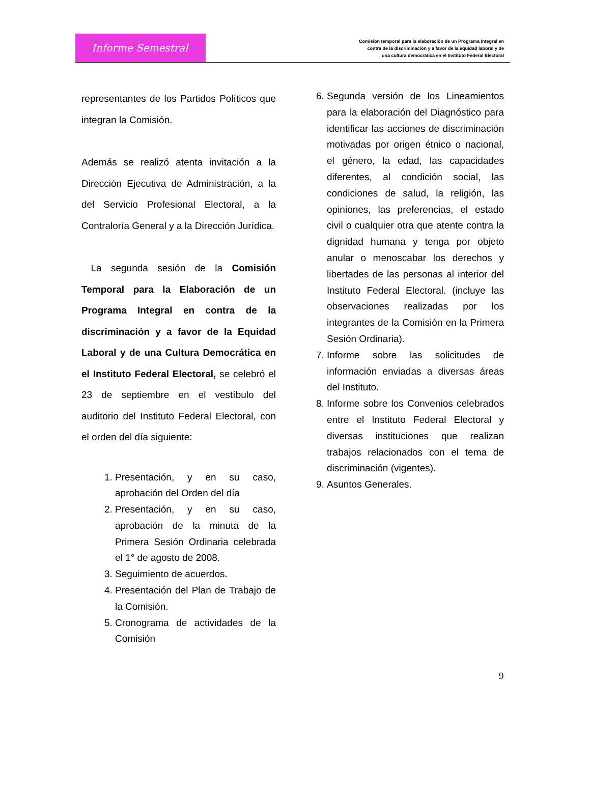Informe Semestral
Comisión temporal para la elaboración de un Programa Integral en
contra de la discriminación y a favor de la equidad laboral y de
una cultura democrática en el Instituto Federal Electoral
representantes de los Partidos Políticos que integran la Comisión.
Además se realizó atenta invitación a la Dirección Ejecutiva de Administración, a la del Servicio Profesional Electoral, a la Contraloría General y a la Dirección Jurídica.
La segunda sesión de la Comisión Temporal para la Elaboración de un Programa Integral en contra de la discriminación y a favor de la Equidad Laboral y de una Cultura Democrática en el Instituto Federal Electoral, se celebró el 23 de septiembre en el vestíbulo del auditorio del Instituto Federal Electoral, con el orden del día siguiente:
1. Presentación, y en su caso, aprobación del Orden del día
2. Presentación, y en su caso, aprobación de la minuta de la Primera Sesión Ordinaria celebrada el 1° de agosto de 2008.
3. Seguimiento de acuerdos.
4. Presentación del Plan de Trabajo de la Comisión.
5. Cronograma de actividades de la Comisión
6. Segunda versión de los Lineamientos para la elaboración del Diagnóstico para identificar las acciones de discriminación motivadas por origen étnico o nacional, el género, la edad, las capacidades diferentes, al condición social, las condiciones de salud, la religión, las opiniones, las preferencias, el estado civil o cualquier otra que atente contra la dignidad humana y tenga por objeto anular o menoscabar los derechos y libertades de las personas al interior del Instituto Federal Electoral. (incluye las observaciones realizadas por los integrantes de la Comisión en la Primera Sesión Ordinaria).
7. Informe sobre las solicitudes de información enviadas a diversas áreas del Instituto.
8. Informe sobre los Convenios celebrados entre el Instituto Federal Electoral y diversas instituciones que realizan trabajos relacionados con el tema de discriminación (vigentes).
9. Asuntos Generales.
9